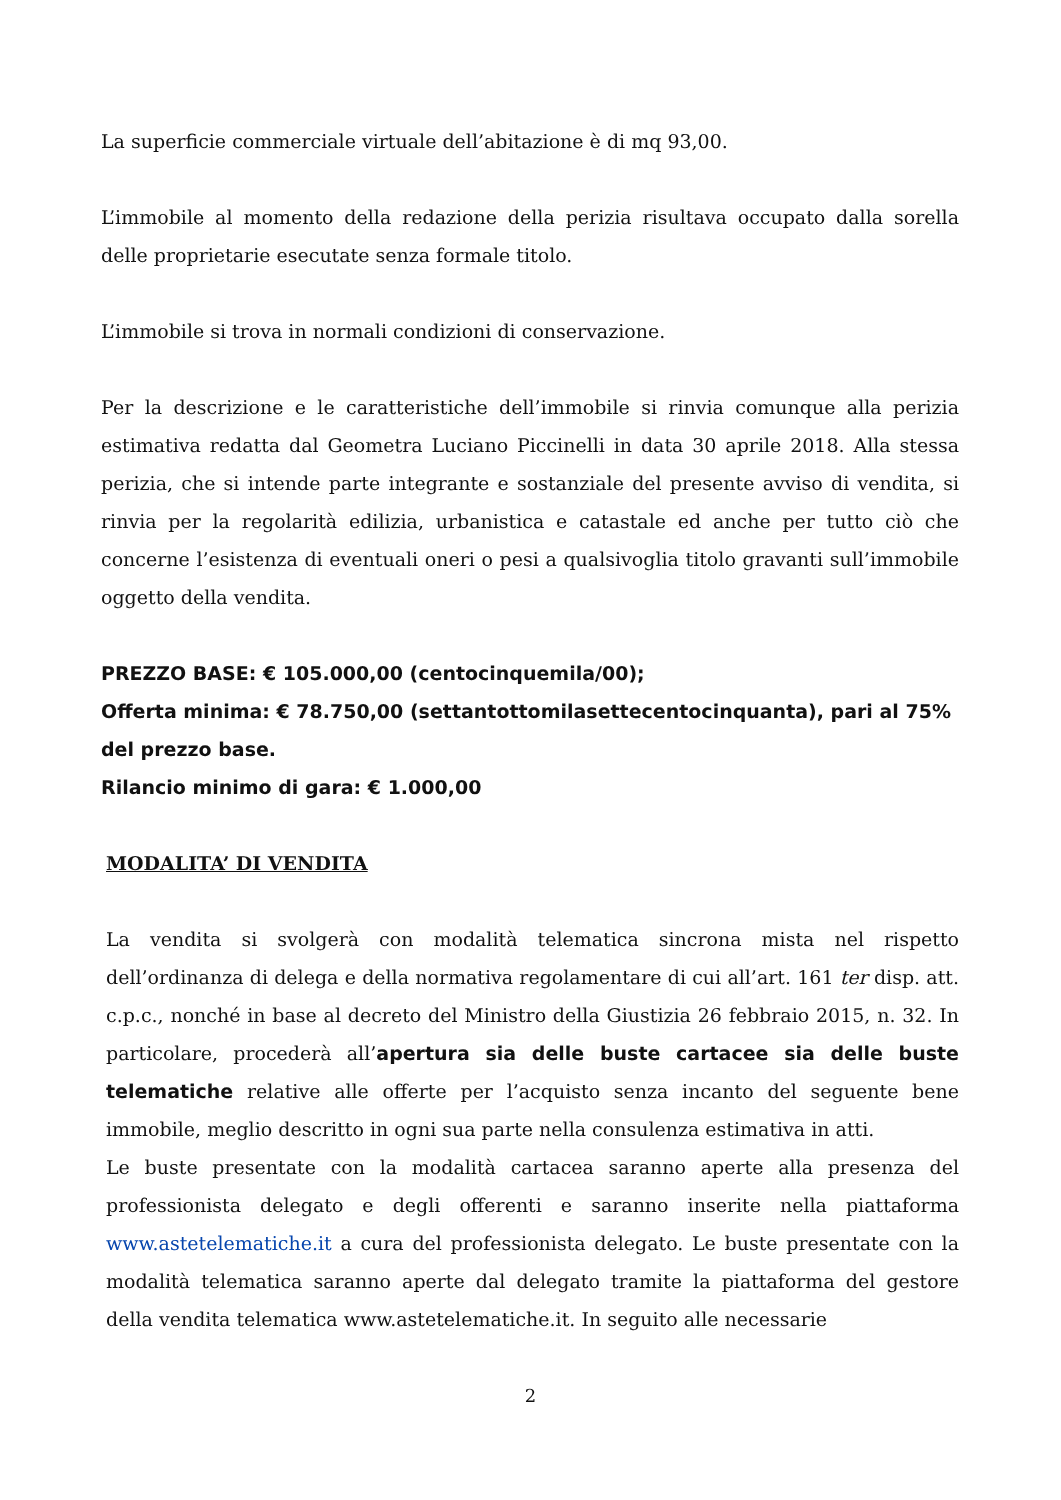La superficie commerciale virtuale dell’abitazione è di mq 93,00.
L’immobile al momento della redazione della perizia risultava occupato dalla sorella delle proprietarie esecutate senza formale titolo.
L’immobile si trova in normali condizioni di conservazione.
Per la descrizione e le caratteristiche dell’immobile si rinvia comunque alla perizia estimativa redatta dal Geometra Luciano Piccinelli in data 30 aprile 2018. Alla stessa perizia, che si intende parte integrante e sostanziale del presente avviso di vendita, si rinvia per la regolarità edilizia, urbanistica e catastale ed anche per tutto ciò che concerne l’esistenza di eventuali oneri o pesi a qualsivoglia titolo gravanti sull’immobile oggetto della vendita.
PREZZO BASE: € 105.000,00 (centocinquemila/00);
Offerta minima: € 78.750,00 (settantottomilasettecentocinquanta), pari al 75% del prezzo base.
Rilancio minimo di gara: € 1.000,00
MODALITA’ DI VENDITA
La vendita si svolgerà con modalità telematica sincrona mista nel rispetto dell’ordinanza di delega e della normativa regolamentare di cui all’art. 161 ter disp. att. c.p.c., nonché in base al decreto del Ministro della Giustizia 26 febbraio 2015, n. 32. In particolare, procederà all’apertura sia delle buste cartacee sia delle buste telematiche relative alle offerte per l’acquisto senza incanto del seguente bene immobile, meglio descritto in ogni sua parte nella consulenza estimativa in atti.
Le buste presentate con la modalità cartacea saranno aperte alla presenza del professionista delegato e degli offerenti e saranno inserite nella piattaforma www.astetelematiche.it a cura del professionista delegato. Le buste presentate con la modalità telematica saranno aperte dal delegato tramite la piattaforma del gestore della vendita telematica www.astetelematiche.it. In seguito alle necessarie
2